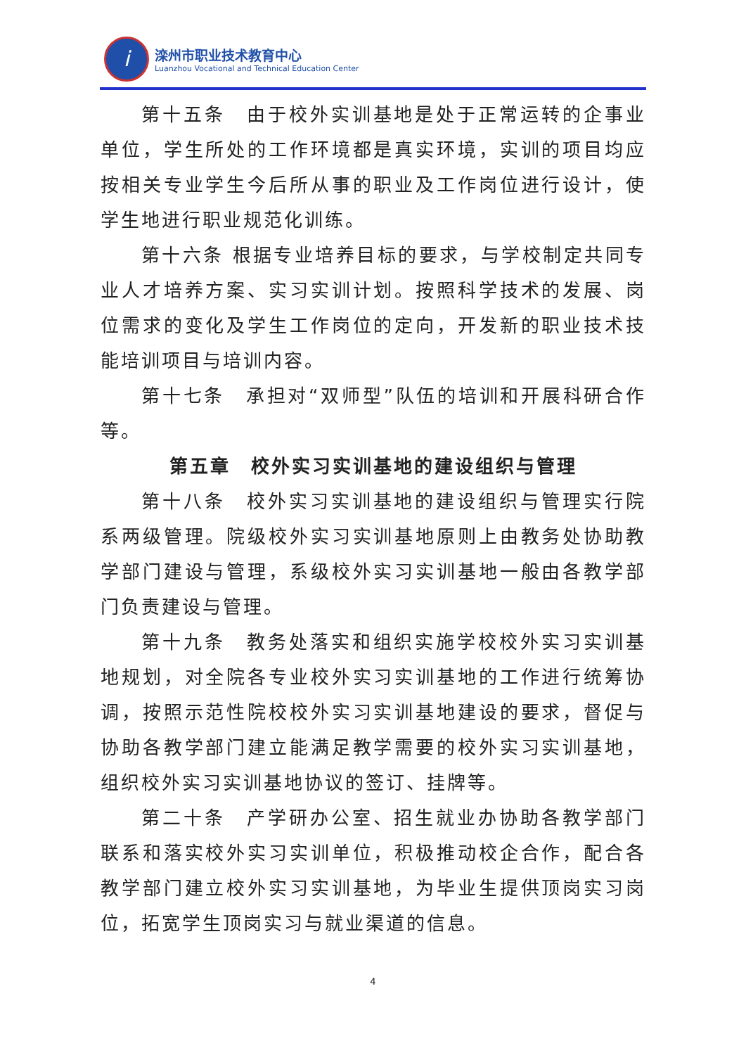i
滦州市职业技术教育中心
Luanzhou Vocational and Technical Education Center
第十五条　由于校外实训基地是处于正常运转的企事业单位，学生所处的工作环境都是真实环境，实训的项目均应按相关专业学生今后所从事的职业及工作岗位进行设计，使学生地进行职业规范化训练。
第十六条 根据专业培养目标的要求，与学校制定共同专业人才培养方案、实习实训计划。按照科学技术的发展、岗位需求的变化及学生工作岗位的定向，开发新的职业技术技能培训项目与培训内容。
第十七条　承担对“双师型”队伍的培训和开展科研合作等。
第五章　校外实习实训基地的建设组织与管理
第十八条　校外实习实训基地的建设组织与管理实行院系两级管理。院级校外实习实训基地原则上由教务处协助教学部门建设与管理，系级校外实习实训基地一般由各教学部门负责建设与管理。
第十九条　教务处落实和组织实施学校校外实习实训基地规划，对全院各专业校外实习实训基地的工作进行统筹协调，按照示范性院校校外实习实训基地建设的要求，督促与协助各教学部门建立能满足教学需要的校外实习实训基地，组织校外实习实训基地协议的签订、挂牌等。
第二十条　产学研办公室、招生就业办协助各教学部门联系和落实校外实习实训单位，积极推动校企合作，配合各教学部门建立校外实习实训基地，为毕业生提供顶岗实习岗位，拓宽学生顶岗实习与就业渠道的信息。
4